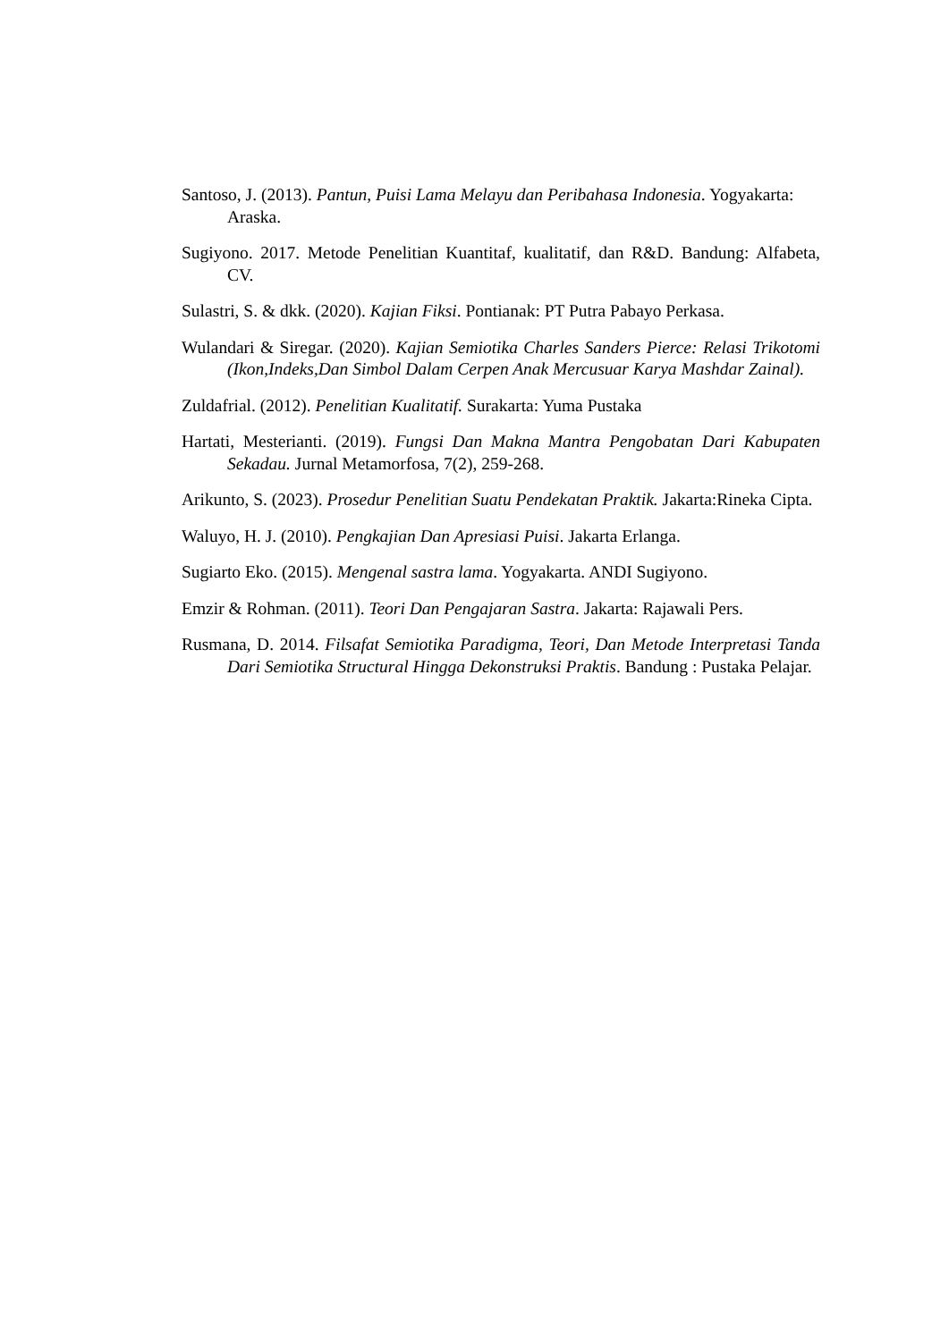Santoso, J. (2013). Pantun, Puisi Lama Melayu dan Peribahasa Indonesia. Yogyakarta: Araska.
Sugiyono. 2017. Metode Penelitian Kuantitaf, kualitatif, dan R&D. Bandung: Alfabeta, CV.
Sulastri, S. & dkk. (2020). Kajian Fiksi. Pontianak: PT Putra Pabayo Perkasa.
Wulandari & Siregar. (2020). Kajian Semiotika Charles Sanders Pierce: Relasi Trikotomi (Ikon,Indeks,Dan Simbol Dalam Cerpen Anak Mercusuar Karya Mashdar Zainal).
Zuldafrial. (2012). Penelitian Kualitatif. Surakarta: Yuma Pustaka
Hartati, Mesterianti. (2019). Fungsi Dan Makna Mantra Pengobatan Dari Kabupaten Sekadau. Jurnal Metamorfosa, 7(2), 259-268.
Arikunto, S. (2023). Prosedur Penelitian Suatu Pendekatan Praktik. Jakarta:Rineka Cipta.
Waluyo, H. J. (2010). Pengkajian Dan Apresiasi Puisi. Jakarta Erlanga.
Sugiarto Eko. (2015). Mengenal sastra lama. Yogyakarta. ANDI Sugiyono.
Emzir & Rohman. (2011). Teori Dan Pengajaran Sastra. Jakarta: Rajawali Pers.
Rusmana, D. 2014. Filsafat Semiotika Paradigma, Teori, Dan Metode Interpretasi Tanda Dari Semiotika Structural Hingga Dekonstruksi Praktis. Bandung : Pustaka Pelajar.